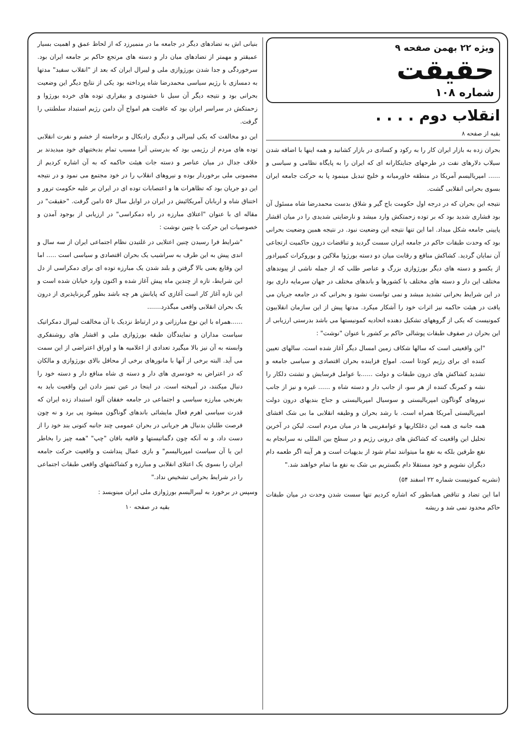ویژه ۲۲ بهمن صفحه ۹
حقیقت
شماره ۱۰۸
انقلاب دوم . . . .
بقیه از صفحه ۸
بحران زده به بازار ایران کار را به رکود و کسادی در بازار کشانید و همه اینها با اضافه شدن سیلاب دلارهای نفت در طرحهای جنایتکارانه ای که ایران را به پایگاه نظامی و سیاسی و ...... امپریالیسم آمریکا در منطقه خاورمیانه و خلیج تبدیل مینمود پا به حرکت جامعه ایران بسوی بحرانی انقلابی گشت.
نتیجه این بحران که در درجه اول حکومت باج گیر و شلاق بدست محمدرضا شاه مسئول آن بود فشاری شدید بود که بر توده زحمتکش وارد میشد و نارضایتی شدیدی را در میان اقشار پایینی جامعه شکل میداد. اما این تنها نتیجه این وضعیت نبود. در نتیجه همین وضعیت بحرانی بود که وحدت طبقات حاکم در جامعه ایران سست گردید و تناقضات درون حاکمیت ارتجاعی آن نمایان گردید. کشاکش منافع و رقابت میان دو دسته بورژوا ملاکین و بوروکرات کمپرادور از یکسو و دسته های دیگر بورژوازی بزرگ و عناصر طلب که از جمله ناشی از پیوندهای مختلف این دار و دسته های مختلف با کشورها و باندهای مختلف در جهان سرمایه داری بود در این شرایط بحرانی تشدید میشد و نمی توانست نشود و بحرانی که در جامعه جریان می یافت در هیئت حاکمه نیز اثرات خود را آشکار میکرد. مدتها پیش از این سازمان انقلابیون کمونیست که یکی از گروههای تشکیل دهنده اتحادیه کمونیستها می باشد بدرستی ارزیابی از این بحران در صفوف طبقات پوشالی حاکم بر کشور با عنوان "نوشت" :
"این واقعیتی است که سالها شکاف زمین امسال دیگر آغاز شده است. سالهای تعیین کننده ای برای رژیم کودتا است. امواج فزاینده بحران اقتصادی و سیاسی جامعه و تشدید کشاکش های درون طبقات و دولت ......با عوامل فرسایش و تشتت دلکار را نشه و کمرنگ کننده از هر سو، از جانب دار و دسته شاه و ...... غیره و نیز از جانب نیروهای گوناگون امپریالیستی و سوسیال امپریالیستی و جناح بندیهای درون دولت امپریالیستی آمریکا همراه است. با رشد بحران و وظیفه انقلابی ما بی شک افشای همه جانبه ی همه این دغلکاریها و عوامفریبی ها در میان مردم است. لیکن در آخرین تحلیل این واقعیت که کشاکش های درونی رژیم و در سطح بین المللی نه سرانجام به نفع طرفین بلکه به نفع ما میتوانند تمام شود از بدیهیات است و هر آینه اگر طعمه دام دیگران نشویم و خود مستقلا دام بگستریم بی شک به نفع ما تمام خواهند شد."
(نشریه کمونیست شماره ۲۲ اسفند ۵۴)
اما این تضاد و تناقض همانطور که اشاره کردیم تنها سست شدن وحدت در میان طبقات حاکم محدود نمی شد و ریشه
بنیانی اش به تضادهای دیگر در جامعه ما در منمیرزد که از لحاظ عمق و اهمیت بسیار عمیقتر و مهمتر از تضادهای میان دار و دسته های مرتجع حاکم بر جامعه ایران بود. سرخوردگی و جدا شدن بورژوازی ملی و لیبرال ایران که بعد از "انقلاب سفید" مدتها به دمسازی با رژیم سیاسی محمدرضا شاه پرداخته بود یکی از نتایج دیگر این وضعیت بحرانی بود و نتیجه دیگر آن سیل نا خشنودی و بیقراری توده های خرده بورژوا و زحمتکش در سراسر ایران بود که عاقبت هم امواج آن دامن رژیم استبداد سلطنتی را گرفت.
این دو مخالفت که یکی لیبرالی و دیگری رادیکال و برخاسته از خشم و نفرت انقلابی توده های مردم از رژیمی بود که بدرستی آنرا مسبب تمام بدبختیهای خود میدیدند بر خلاف جدال در میان عناصر و دسته جات هیئت حاکمه که به آن اشاره کردیم از مضمونی ملی برخوردار بوده و نیروهای انقلاب را در خود مجتمع می نمود و در نتیجه این دو جریان بود که تظاهرات ها و اعتصابات توده ای در ایران بر علیه حکومت ترور و اختناق شاه و اربابان آمریکائیش در ایران در اوایل سال ۵۶ دامن گرفت. "حقیقت" در مقاله ای با عنوان "اعتلای مبارزه در راه دمکراسی" در ارزیابی از بوجود آمدن و خصوصیات این حرکت با چنین نوشت :
"شرایط فرا رسیدن چنین اعتلایی در غلتیدن نظام اجتماعی ایران از سه سال و اندی پیش به این طرف به سراشیب یک بحران اقتصادی و سیاسی است ..... اما این وقایع یعنی بالا گرفتن و بلند شدن یک مبارزه توده ای برای دمکراسی از دل این شرایط، تازه از چندین ماه پیش آغاز شده و اکنون وارد خیابان شده است و این تازه آغاز کار است آغازی که پایانش هر چه باشد بطور گریزناپذیری از درون یک بحران انقلابی واقعی میگذرد.......
......همراه با این نوع مبارزاتی و در ارتباط نزدیک با آن مخالفت لیبرال دمکراتیک سیاست مداران و نمایندگان طبقه بورژوازی ملی و اقشار های روشنفکری وابسته به آن نیز بالا میگیرد تعدادی از اعلامیه ها و اوراق اعتراضی از این سمت می آید. البته برخی از آنها با مانورهای برخی از محافل بالای بورژوازی و مالکان که در اعتراض به خودسری های دار و دسته ی شاه منافع دار و دسته خود را دنبال میکنند، در آمیخته است. در اینجا در عین تمیز دادن این واقعیت باید به بغرنجی مبارزه سیاسی و اجتماعی در جامعه خفقان آلود استبداد زده ایران که قدرت سیاسی اهرم فعال مایشائی باندهای گوناگون میشود پی برد و نه چون فرصت طلبان بدنبال هر جریانی در بحران عمومی چند جانبه کنونی بند خود را از دست داد، و نه آنکه چون دگماتیستها و قافیه بافان "چپ" "همه چیز را بخاطر این یا آن سیاست امپریالیسم" و بازی عمال پنداشت و واقعیت حرکت جامعه ایران را بسوی یک اعتلای انقلابی و مبارزه و کشاکشهای واقعی طبقات اجتماعی را در شرایط بحرانی تشخیص نداد."
وسپس در برخورد به لیبرالیسم بورژوازی ملی ایران مینویسد :
بقیه در صفحه ۱۰